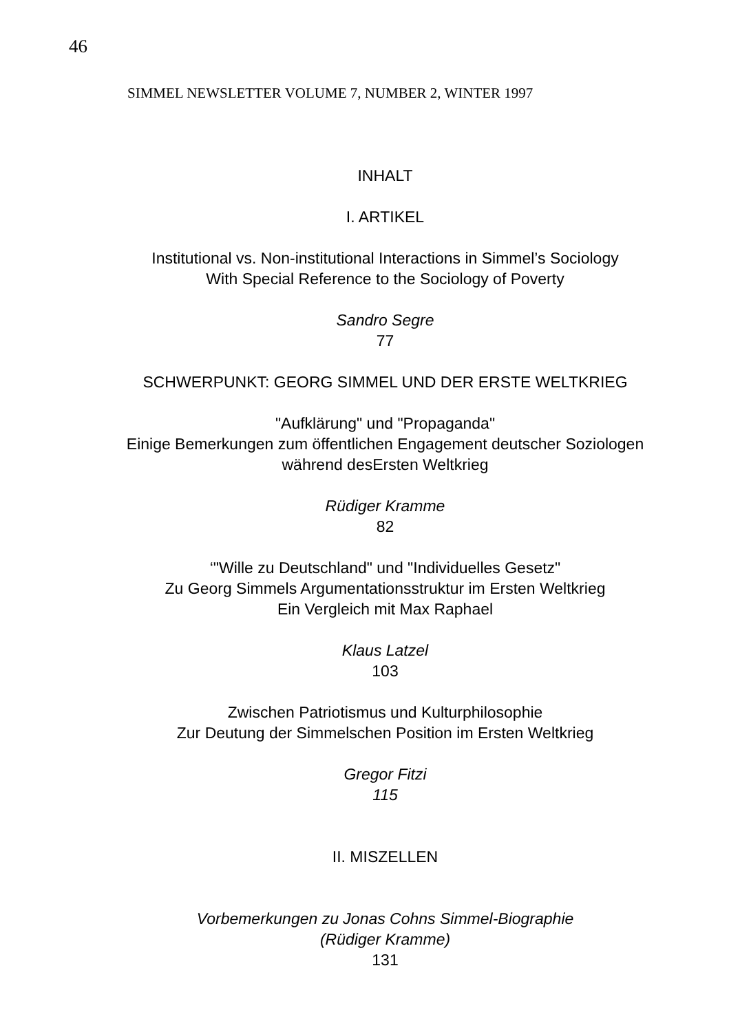46
SIMMEL NEWSLETTER VOLUME 7, NUMBER 2, WINTER 1997
INHALT
I. ARTIKEL
Institutional vs. Non-institutional Interactions in Simmel’s Sociology
With Special Reference to the Sociology of Poverty
Sandro Segre
77
SCHWERPUNKT: GEORG SIMMEL UND DER ERSTE WELTKRIEG
"Aufklärung" und "Propaganda"
Einige Bemerkungen zum öffentlichen Engagement deutscher Soziologen
während desErsten Weltkrieg
Rüdiger Kramme
82
‘"Wille zu Deutschland" und "Individuelles Gesetz"
Zu Georg Simmels Argumentationsstruktur im Ersten Weltkrieg
Ein Vergleich mit Max Raphael
Klaus Latzel
103
Zwischen Patriotismus und Kulturphilosophie
Zur Deutung der Simmelschen Position im Ersten Weltkrieg
Gregor Fitzi
115
II. MISZELLEN
Vorbemerkungen zu Jonas Cohns Simmel-Biographie
(Rüdiger Kramme)
131